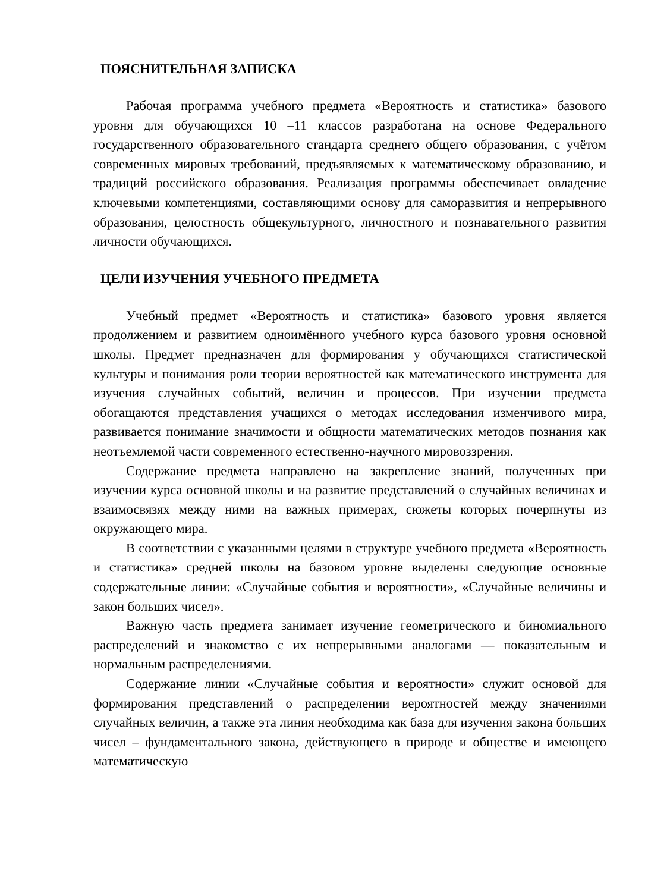ПОЯСНИТЕЛЬНАЯ ЗАПИСКА
Рабочая программа учебного предмета «Вероятность и статистика» базового уровня для обучающихся 10 –11 классов разработана на основе Федерального государственного образовательного стандарта среднего общего образования, с учётом современных мировых требований, предъявляемых к математическому образованию, и традиций российского образования. Реализация программы обеспечивает овладение ключевыми компетенциями, составляющими основу для саморазвития и непрерывного образования, целостность общекультурного, личностного и познавательного развития личности обучающихся.
ЦЕЛИ ИЗУЧЕНИЯ УЧЕБНОГО ПРЕДМЕТА
Учебный предмет «Вероятность и статистика» базового уровня является продолжением и развитием одноимённого учебного курса базового уровня основной школы. Предмет предназначен для формирования у обучающихся статистической культуры и понимания роли теории вероятностей как математического инструмента для изучения случайных событий, величин и процессов. При изучении предмета обогащаются представления учащихся о методах исследования изменчивого мира, развивается понимание значимости и общности математических методов познания как неотъемлемой части современного естественно-научного мировоззрения.
Содержание предмета направлено на закрепление знаний, полученных при изучении курса основной школы и на развитие представлений о случайных величинах и взаимосвязях между ними на важных примерах, сюжеты которых почерпнуты из окружающего мира.
В соответствии с указанными целями в структуре учебного предмета «Вероятность и статистика» средней школы на базовом уровне выделены следующие основные содержательные линии: «Случайные события и вероятности», «Случайные величины и закон больших чисел».
Важную часть предмета занимает изучение геометрического и биномиального распределений и знакомство с их непрерывными аналогами — показательным и нормальным распределениями.
Содержание линии «Случайные события и вероятности» служит основой для формирования представлений о распределении вероятностей между значениями случайных величин, а также эта линия необходима как база для изучения закона больших чисел – фундаментального закона, действующего в природе и обществе и имеющего математическую